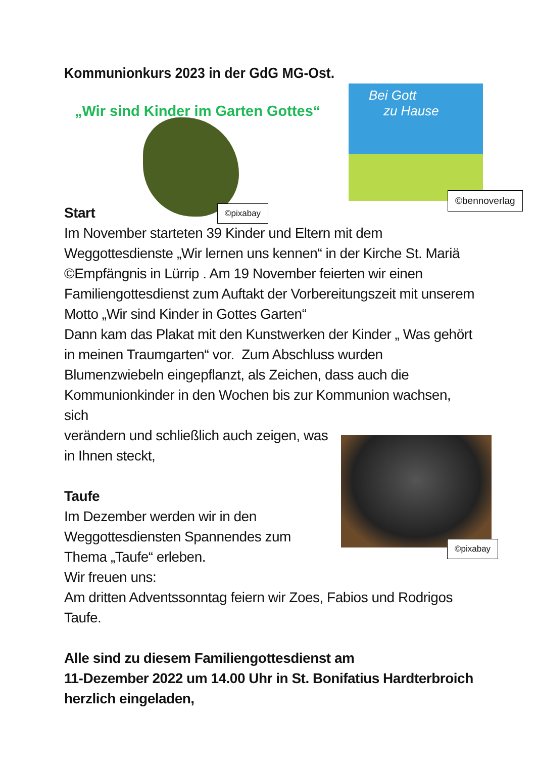Bei Gott
zu Hause
©bennoverlag
©pixabay
©pixabay
Kommunionkurs 2023 in der GdG MG-Ost.
„Wir sind Kinder im Garten Gottes“
Start
Im November starteten 39 Kinder und Eltern mit dem
Weggottesdienste „Wir lernen uns kennen“ in der Kirche St. Mariä
©Empfängnis in Lürrip . Am 19 November feierten wir einen
Familiengottesdienst zum Auftakt der Vorbereitungszeit mit unserem
Motto „Wir sind Kinder in Gottes Garten“
Dann kam das Plakat mit den Kunstwerken der Kinder „ Was gehört
in meinen Traumgarten“ vor. Zum Abschluss wurden
Blumenzwiebeln eingepflanzt, als Zeichen, dass auch die
Kommunionkinder in den Wochen bis zur Kommunion wachsen, sich
verändern und schließlich auch zeigen, was
in Ihnen steckt,
Taufe
Im Dezember werden wir in den
Weggottesdiensten Spannendes zum
Thema „Taufe“ erleben.
Wir freuen uns:
Am dritten Adventssonntag feiern wir Zoes, Fabios und Rodrigos
Taufe.
Alle sind zu diesem Familiengottesdienst am
11-Dezember 2022 um 14.00 Uhr in St. Bonifatius Hardterbroich
herzlich eingeladen,